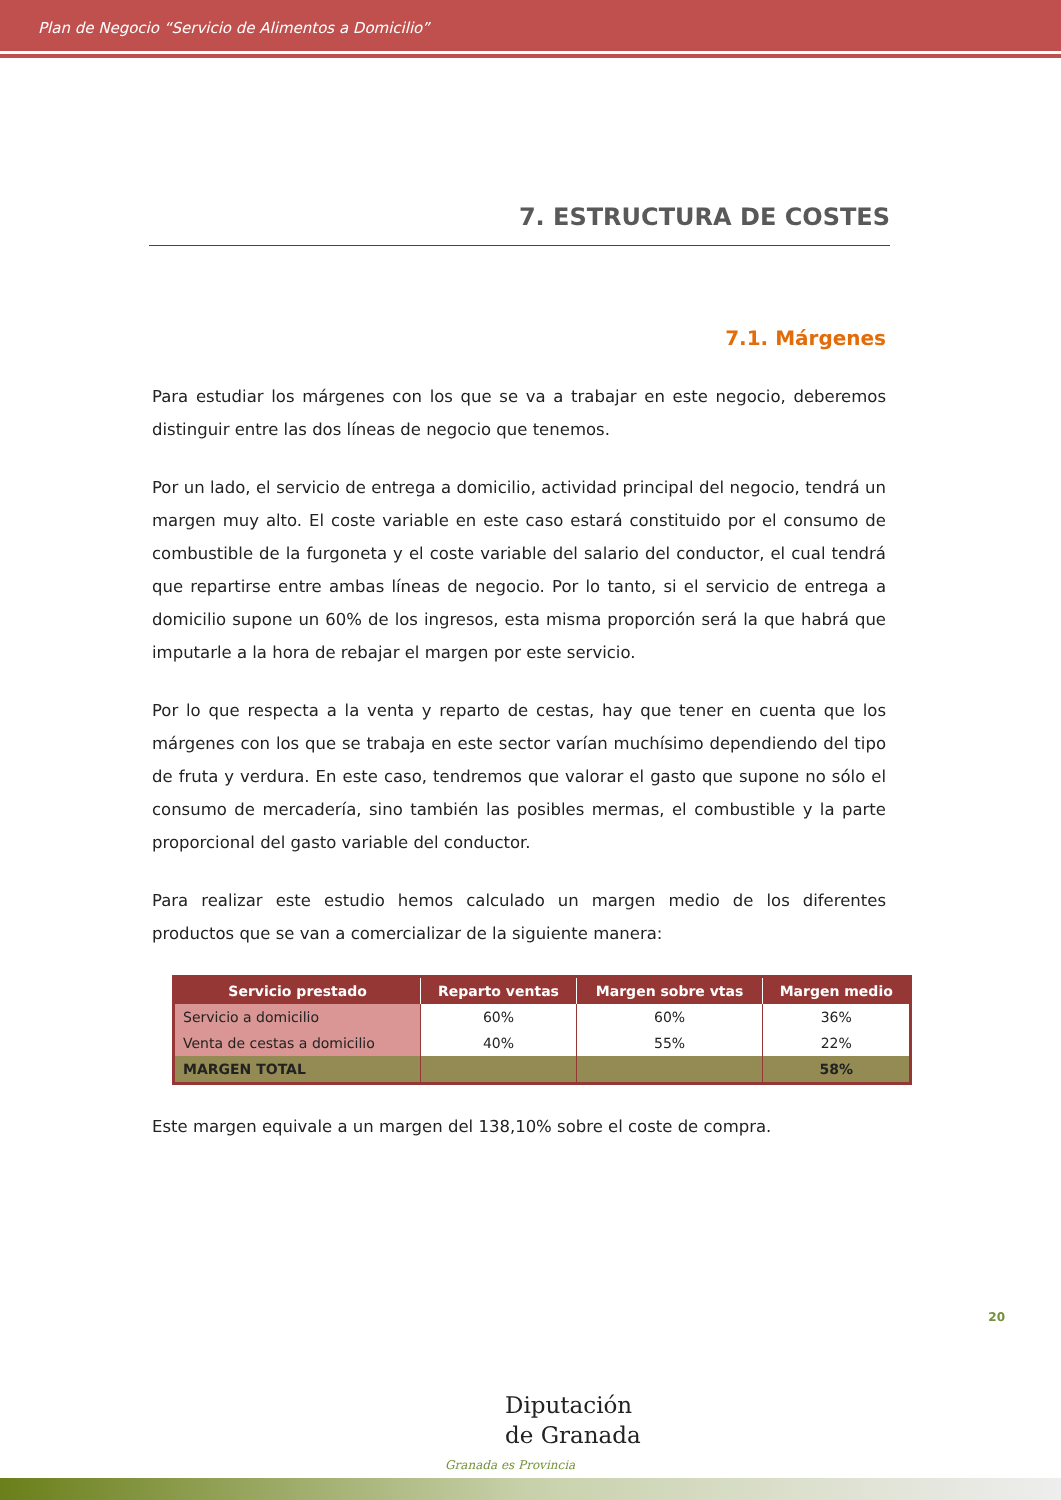Plan de Negocio “Servicio de Alimentos a Domicilio”
7. ESTRUCTURA DE COSTES
7.1. Márgenes
Para estudiar los márgenes con los que se va a trabajar en este negocio, deberemos distinguir entre las dos líneas de negocio que tenemos.
Por un lado, el servicio de entrega a domicilio, actividad principal del negocio, tendrá un margen muy alto. El coste variable en este caso estará constituido por el consumo de combustible de la furgoneta y el coste variable del salario del conductor, el cual tendrá que repartirse entre ambas líneas de negocio. Por lo tanto, si el servicio de entrega a domicilio supone un 60% de los ingresos, esta misma proporción será la que habrá que imputarle a la hora de rebajar el margen por este servicio.
Por lo que respecta a la venta y reparto de cestas, hay que tener en cuenta que los márgenes con los que se trabaja en este sector varían muchísimo dependiendo del tipo de fruta y verdura. En este caso, tendremos que valorar el gasto que supone no sólo el consumo de mercadería, sino también las posibles mermas, el combustible y la parte proporcional del gasto variable del conductor.
Para realizar este estudio hemos calculado un margen medio de los diferentes productos que se van a comercializar de la siguiente manera:
| Servicio prestado | Reparto ventas | Margen sobre vtas | Margen medio |
| --- | --- | --- | --- |
| Servicio a domicilio | 60% | 60% | 36% |
| Venta de cestas a domicilio | 40% | 55% | 22% |
| MARGEN TOTAL | | | 58% |
Este margen equivale a un margen del 138,10% sobre el coste de compra.
20
Diputación
de Granada
Granada es Provincia